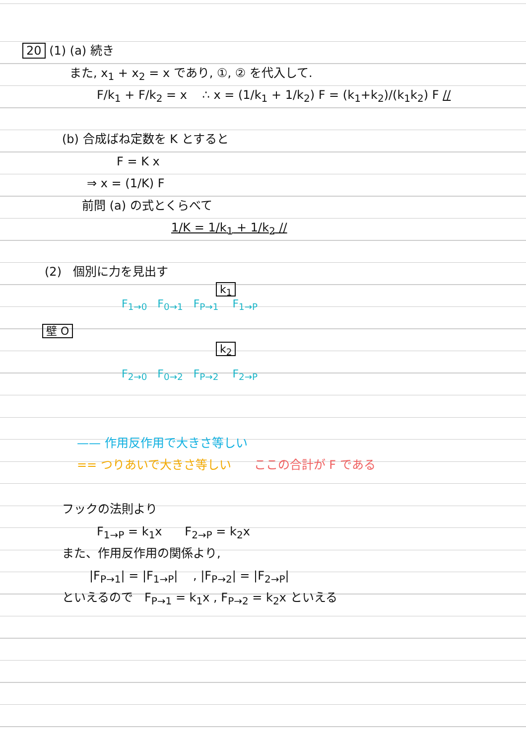20 (1) (a) 続き
また, x<sub>1</sub> + x<sub>2</sub> = x であり, ①, ② を代入して.
F/k<sub>1</sub> + F/k<sub>2</sub> = x ∴ x = (1/k<sub>1</sub> + 1/k<sub>2</sub>) F = (k<sub>1</sub>+k<sub>2</sub>)/(k<sub>1</sub>k<sub>2</sub>) F //
(b) 合成ばね定数を K とすると
F = K x
⇒ x = (1/K) F
前問 (a) の式とくらべて
1/K = 1/k<sub>1</sub> + 1/k<sub>2</sub> //
(2) 個別に力を見出す
k<sub>1</sub>
F<sub>1→0</sub> F<sub>0→1</sub> F<sub>P→1</sub> F<sub>1→P</sub>
壁 O
k<sub>2</sub>
F<sub>2→0</sub> F<sub>0→2</sub> F<sub>P→2</sub> F<sub>2→P</sub>
—— 作用反作用で大きさ等しい
== つりあいで大きさ等しい ここの合計が F である
フックの法則より
F<sub>1→P</sub> = k<sub>1</sub>x F<sub>2→P</sub> = k<sub>2</sub>x
また、作用反作用の関係より,
|F<sub>P→1</sub>| = |F<sub>1→P</sub>| , |F<sub>P→2</sub>| = |F<sub>2→P</sub>|
といえるので F<sub>P→1</sub> = k<sub>1</sub>x , F<sub>P→2</sub> = k<sub>2</sub>x といえる